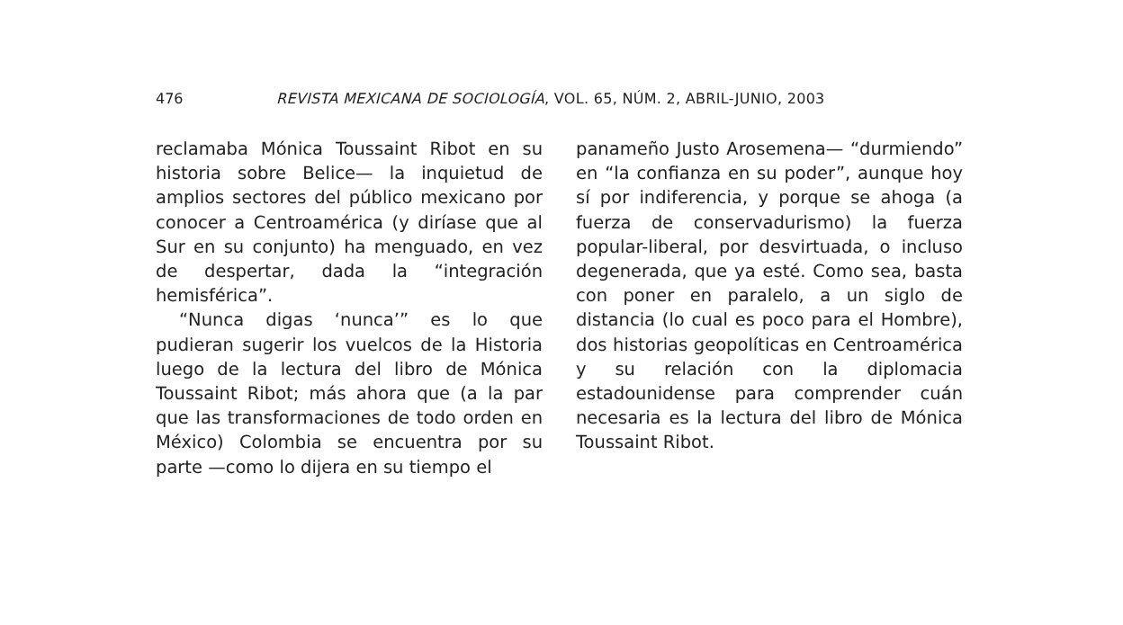476 REVISTA MEXICANA DE SOCIOLOGÍA, VOL. 65, NÚM. 2, ABRIL-JUNIO, 2003
reclamaba Mónica Toussaint Ribot en su historia sobre Belice— la inquietud de amplios sectores del público mexicano por conocer a Centroamérica (y diríase que al Sur en su conjunto) ha menguado, en vez de despertar, dada la “integración hemisférica”.
“Nunca digas ‘nunca’” es lo que pudieran sugerir los vuelcos de la Historia luego de la lectura del libro de Mónica Toussaint Ribot; más ahora que (a la par que las transformaciones de todo orden en México) Colombia se encuentra por su parte —como lo dijera en su tiempo el
panameño Justo Arosemena— “durmiendo” en “la confianza en su poder”, aunque hoy sí por indiferencia, y porque se ahoga (a fuerza de conservadurismo) la fuerza popular-liberal, por desvirtuada, o incluso degenerada, que ya esté. Como sea, basta con poner en paralelo, a un siglo de distancia (lo cual es poco para el Hombre), dos historias geopolíticas en Centroamérica y su relación con la diplomacia estadounidense para comprender cuán necesaria es la lectura del libro de Mónica Toussaint Ribot.